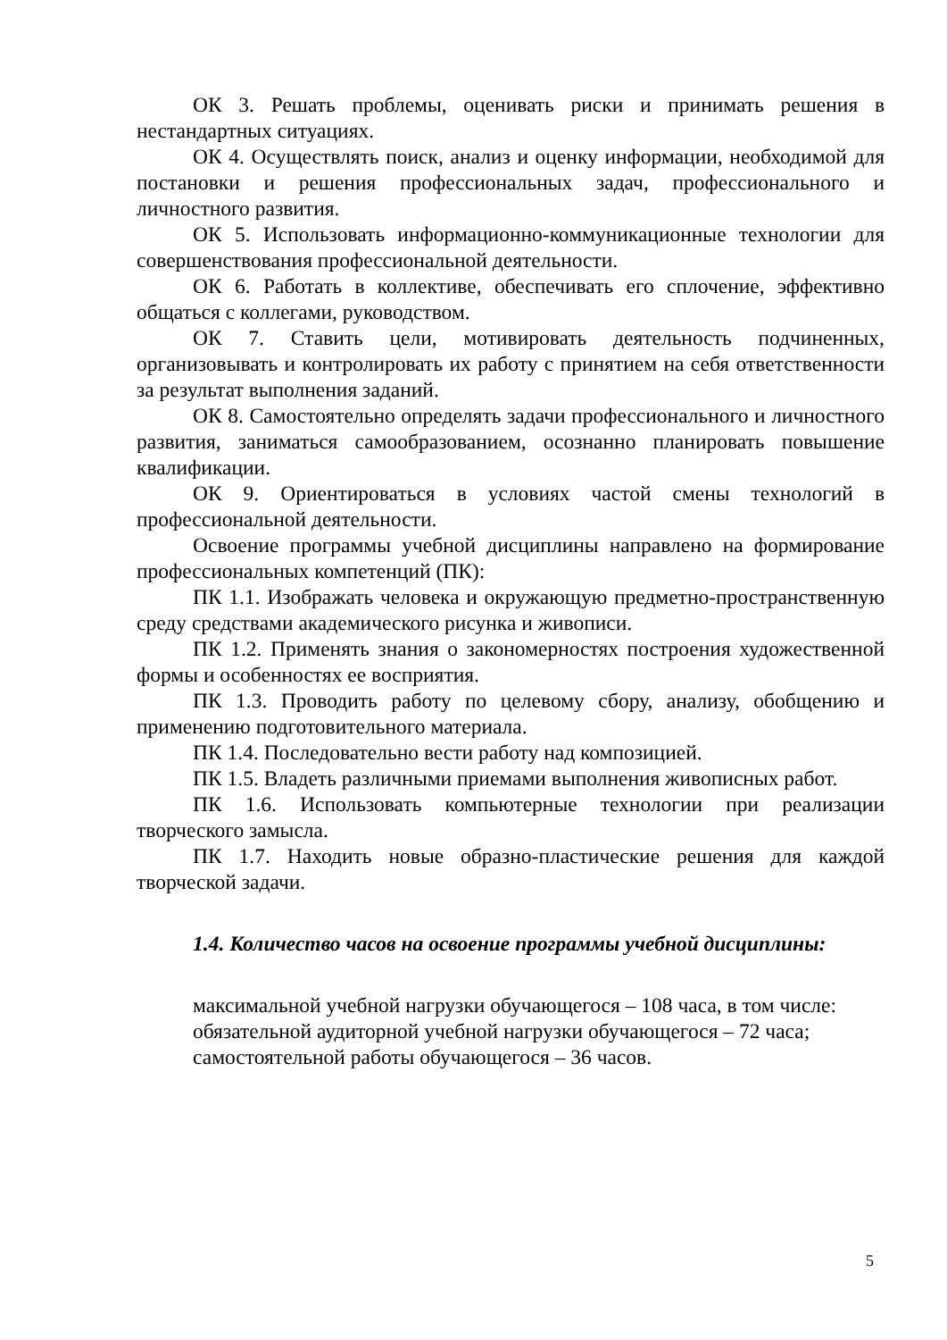ОК 3. Решать проблемы, оценивать риски и принимать решения в нестандартных ситуациях.
ОК 4. Осуществлять поиск, анализ и оценку информации, необходимой для постановки и решения профессиональных задач, профессионального и личностного развития.
ОК 5. Использовать информационно-коммуникационные технологии для совершенствования профессиональной деятельности.
ОК 6. Работать в коллективе, обеспечивать его сплочение, эффективно общаться с коллегами, руководством.
ОК 7. Ставить цели, мотивировать деятельность подчиненных, организовывать и контролировать их работу с принятием на себя ответственности за результат выполнения заданий.
ОК 8. Самостоятельно определять задачи профессионального и личностного развития, заниматься самообразованием, осознанно планировать повышение квалификации.
ОК 9. Ориентироваться в условиях частой смены технологий в профессиональной деятельности.
Освоение программы учебной дисциплины направлено на формирование профессиональных компетенций (ПК):
ПК 1.1. Изображать человека и окружающую предметно-пространственную среду средствами академического рисунка и живописи.
ПК 1.2. Применять знания о закономерностях построения художественной формы и особенностях ее восприятия.
ПК 1.3. Проводить работу по целевому сбору, анализу, обобщению и применению подготовительного материала.
ПК 1.4. Последовательно вести работу над композицией.
ПК 1.5. Владеть различными приемами выполнения живописных работ.
ПК 1.6. Использовать компьютерные технологии при реализации творческого замысла.
ПК 1.7. Находить новые образно-пластические решения для каждой творческой задачи.
1.4. Количество часов на освоение программы учебной дисциплины:
максимальной учебной нагрузки обучающегося – 108 часа, в том числе:
обязательной аудиторной учебной нагрузки обучающегося – 72 часа;
самостоятельной работы обучающегося – 36 часов.
5